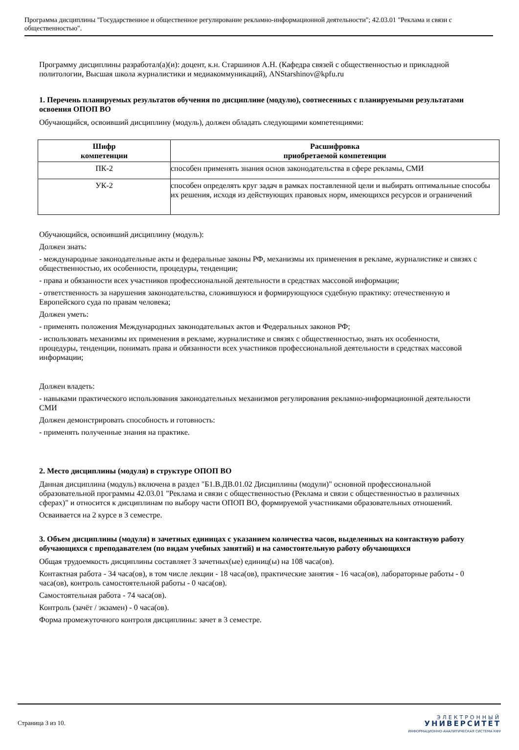Программа дисциплины "Государственное и общественное регулирование рекламно-информационной деятельности"; 42.03.01 "Реклама и связи с общественностью".
Программу дисциплины разработал(а)(и): доцент, к.н. Старшинов А.Н. (Кафедра связей с общественностью и прикладной политологии, Высшая школа журналистики и медиакоммуникаций), ANStarshinov@kpfu.ru
1. Перечень планируемых результатов обучения по дисциплине (модулю), соотнесенных с планируемыми результатами освоения ОПОП ВО
Обучающийся, освоивший дисциплину (модуль), должен обладать следующими компетенциями:
| Шифр компетенции | Расшифровка приобретаемой компетенции |
| --- | --- |
| ПК-2 | способен применять знания основ законодательства в сфере рекламы, СМИ |
| УК-2 | способен определять круг задач в рамках поставленной цели и выбирать оптимальные способы их решения, исходя из действующих правовых норм, имеющихся ресурсов и ограничений |
Обучающийся, освоивший дисциплину (модуль):
Должен знать:
- международные законодательные акты и федеральные законы РФ, механизмы их применения в рекламе, журналистике и связях с общественностью, их особенности, процедуры, тенденции;
- права и обязанности всех участников профессиональной деятельности в средствах массовой информации;
- ответственность за нарушения законодательства, сложившуюся и формирующуюся судебную практику: отечественную и Европейского суда по правам человека;
Должен уметь:
- применять положения Международных законодательных актов и Федеральных законов РФ;
- использовать механизмы их применения в рекламе, журналистике и связях с общественностью, знать их особенности, процедуры, тенденции, понимать права и обязанности всех участников профессиональной деятельности в средствах массовой информации;
Должен владеть:
- навыками практического использования законодательных механизмов регулирования рекламно-информационной деятельности СМИ
Должен демонстрировать способность и готовность:
- применять полученные знания на практике.
2. Место дисциплины (модуля) в структуре ОПОП ВО
Данная дисциплина (модуль) включена в раздел "Б1.В.ДВ.01.02 Дисциплины (модули)" основной профессиональной образовательной программы 42.03.01 "Реклама и связи с общественностью (Реклама и связи с общественностью в различных сферах)" и относится к дисциплинам по выбору части ОПОП ВО, формируемой участниками образовательных отношений.
Осваивается на 2 курсе в 3 семестре.
3. Объем дисциплины (модуля) в зачетных единицах с указанием количества часов, выделенных на контактную работу обучающихся с преподавателем (по видам учебных занятий) и на самостоятельную работу обучающихся
Общая трудоемкость дисциплины составляет 3 зачетных(ые) единиц(ы) на 108 часа(ов).
Контактная работа - 34 часа(ов), в том числе лекции - 18 часа(ов), практические занятия - 16 часа(ов), лабораторные работы - 0 часа(ов), контроль самостоятельной работы - 0 часа(ов).
Самостоятельная работа - 74 часа(ов).
Контроль (зачёт / экзамен) - 0 часа(ов).
Форма промежуточного контроля дисциплины: зачет в 3 семестре.
Страница 3 из 10.
ЭЛЕКТРОННЫЙ
УНИВЕРСИТЕТ
ИНФОРМАЦИОННО-АНАЛИТИЧЕСКАЯ СИСТЕМА КФУ